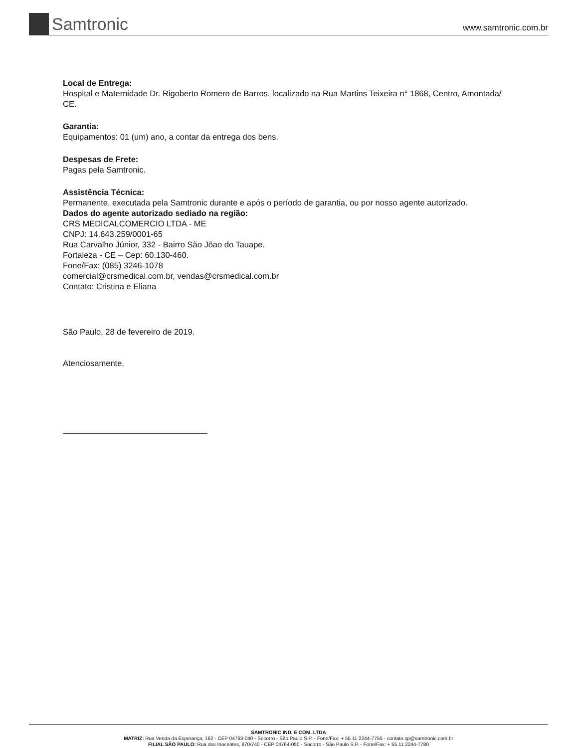Samtronic
www.samtronic.com.br
Local de Entrega:
Hospital e Maternidade Dr. Rigoberto Romero de Barros, localizado na Rua Martins Teixeira n° 1868, Centro, Amontada/ CE.
Garantia:
Equipamentos: 01 (um) ano, a contar da entrega dos bens.
Despesas de Frete:
Pagas pela Samtronic.
Assistência Técnica:
Permanente, executada pela Samtronic durante e após o período de garantia, ou por nosso agente autorizado.
Dados do agente autorizado sediado na região:
CRS MEDICALCOMERCIO LTDA - ME
CNPJ: 14.643.259/0001-65
Rua Carvalho Júnior, 332 - Bairro São Jõao do Tauape.
Fortaleza - CE – Cep: 60.130-460.
Fone/Fax: (085) 3246-1078
comercial@crsmedical.com.br, vendas@crsmedical.com.br
Contato: Cristina e Eliana
São Paulo, 28 de fevereiro de 2019.
Atenciosamente,
SAMTRONIC IND. E COM. LTDA
MATRIZ: Rua Venda da Esperança, 162 - CEP 04763-040 - Socorro - São Paulo S.P. - Fone/Fax: + 55 11 2244-7750 - contato.sp@samtronic.com.br
FILIAL SÃO PAULO: Rua dos Inocentes, 870/740 - CEP 04764-050 - Socorro - São Paulo S.P. - Fone/Fax: + 55 11 2244-7780